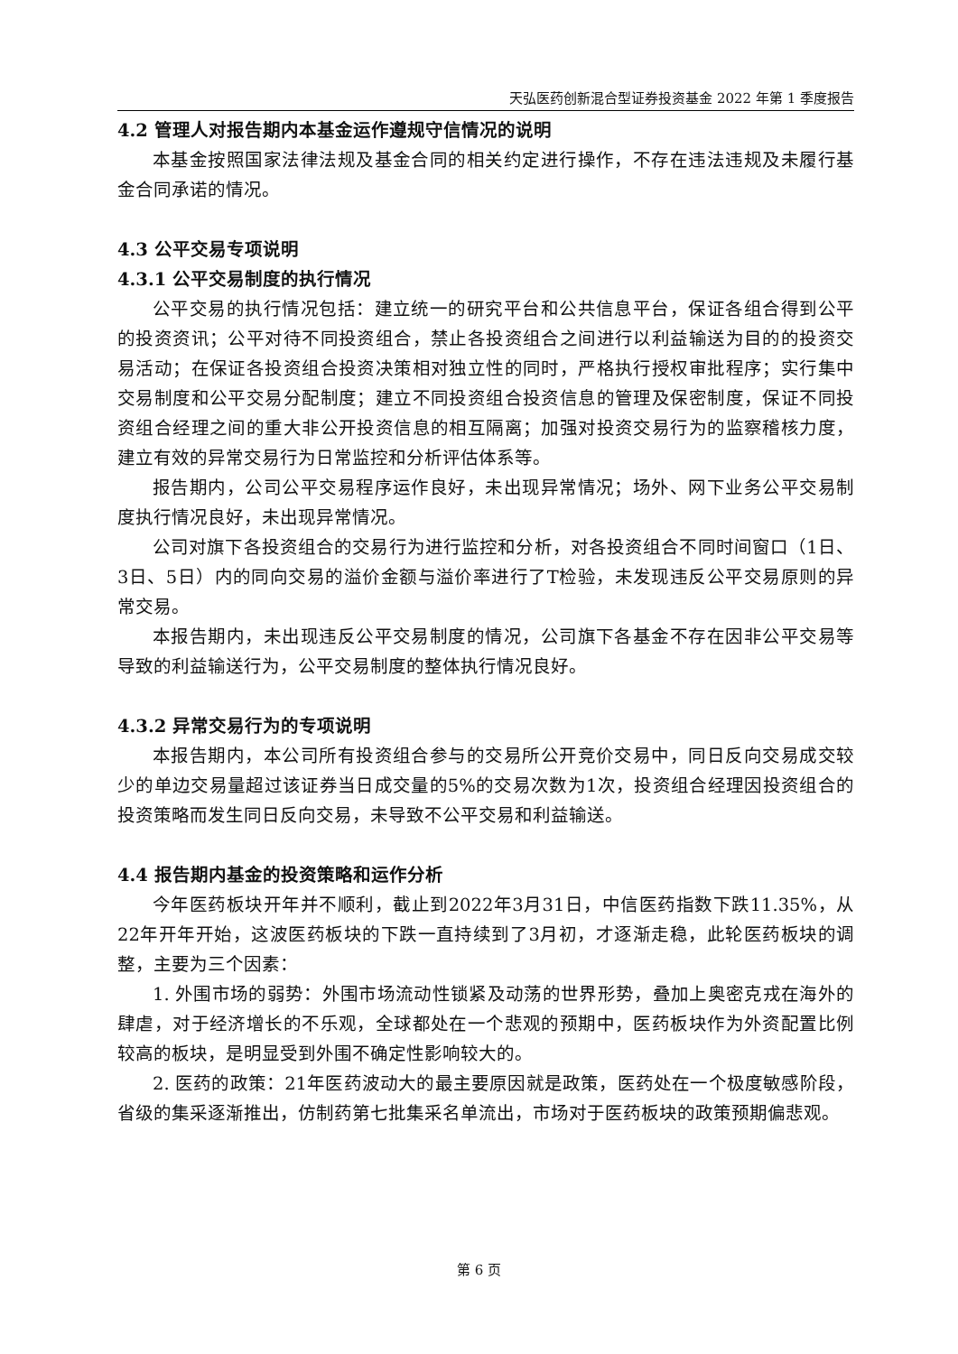天弘医药创新混合型证券投资基金 2022 年第 1 季度报告
4.2 管理人对报告期内本基金运作遵规守信情况的说明
本基金按照国家法律法规及基金合同的相关约定进行操作，不存在违法违规及未履行基金合同承诺的情况。
4.3 公平交易专项说明
4.3.1 公平交易制度的执行情况
公平交易的执行情况包括：建立统一的研究平台和公共信息平台，保证各组合得到公平的投资资讯；公平对待不同投资组合，禁止各投资组合之间进行以利益输送为目的的投资交易活动；在保证各投资组合投资决策相对独立性的同时，严格执行授权审批程序；实行集中交易制度和公平交易分配制度；建立不同投资组合投资信息的管理及保密制度，保证不同投资组合经理之间的重大非公开投资信息的相互隔离；加强对投资交易行为的监察稽核力度，建立有效的异常交易行为日常监控和分析评估体系等。
报告期内，公司公平交易程序运作良好，未出现异常情况；场外、网下业务公平交易制度执行情况良好，未出现异常情况。
公司对旗下各投资组合的交易行为进行监控和分析，对各投资组合不同时间窗口（1日、3日、5日）内的同向交易的溢价金额与溢价率进行了T检验，未发现违反公平交易原则的异常交易。
本报告期内，未出现违反公平交易制度的情况，公司旗下各基金不存在因非公平交易等导致的利益输送行为，公平交易制度的整体执行情况良好。
4.3.2 异常交易行为的专项说明
本报告期内，本公司所有投资组合参与的交易所公开竞价交易中，同日反向交易成交较少的单边交易量超过该证券当日成交量的5%的交易次数为1次，投资组合经理因投资组合的投资策略而发生同日反向交易，未导致不公平交易和利益输送。
4.4 报告期内基金的投资策略和运作分析
今年医药板块开年并不顺利，截止到2022年3月31日，中信医药指数下跌11.35%，从22年开年开始，这波医药板块的下跌一直持续到了3月初，才逐渐走稳，此轮医药板块的调整，主要为三个因素：
1. 外围市场的弱势：外围市场流动性锁紧及动荡的世界形势，叠加上奥密克戎在海外的肆虐，对于经济增长的不乐观，全球都处在一个悲观的预期中，医药板块作为外资配置比例较高的板块，是明显受到外围不确定性影响较大的。
2. 医药的政策：21年医药波动大的最主要原因就是政策，医药处在一个极度敏感阶段，省级的集采逐渐推出，仿制药第七批集采名单流出，市场对于医药板块的政策预期偏悲观。
第 6 页